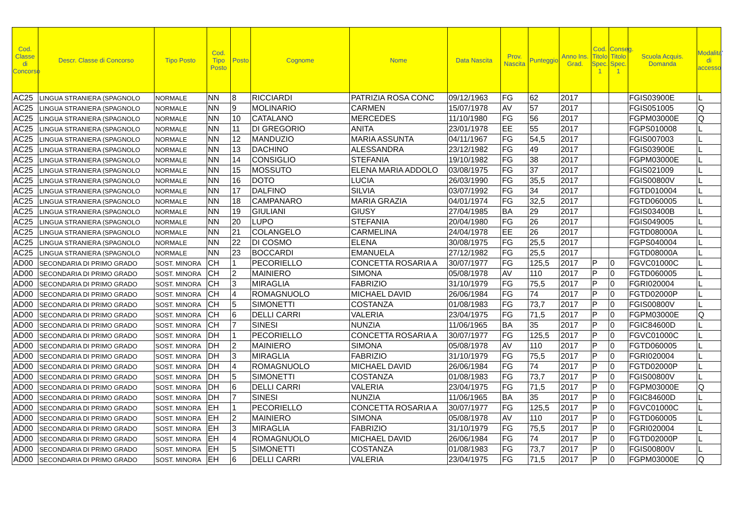| Cod. Classe di Concorso | Descr. Classe di Concorso | Tipo Posto | Cod. Tipo Posto | Posto | Cognome | Nome | Data Nascita | Prov. Nascita | Punteggio | Anno Ins. Grad. | Cod. Titolo Spec. 1 | Conseg. Titolo Spec. 1 | Scuola Acquis. Domanda | Modalita' di accesso |
| --- | --- | --- | --- | --- | --- | --- | --- | --- | --- | --- | --- | --- | --- | --- |
| AC25 | LINGUA STRANIERA (SPAGNOLO | NORMALE | NN | 8 | RICCIARDI | PATRIZIA ROSA CONC | 09/12/1963 | FG | 62 | 2017 | | | FGIS03900E | L |
| AC25 | LINGUA STRANIERA (SPAGNOLO | NORMALE | NN | 9 | MOLINARIO | CARMEN | 15/07/1978 | AV | 57 | 2017 | | | FGIS051005 | Q |
| AC25 | LINGUA STRANIERA (SPAGNOLO | NORMALE | NN | 10 | CATALANO | MERCEDES | 11/10/1980 | FG | 56 | 2017 | | | FGPM03000E | Q |
| AC25 | LINGUA STRANIERA (SPAGNOLO | NORMALE | NN | 11 | DI GREGORIO | ANITA | 23/01/1978 | EE | 55 | 2017 | | | FGPS010008 | L |
| AC25 | LINGUA STRANIERA (SPAGNOLO | NORMALE | NN | 12 | MANDUZIO | MARIA ASSUNTA | 04/11/1967 | FG | 54,5 | 2017 | | | FGIS007003 | L |
| AC25 | LINGUA STRANIERA (SPAGNOLO | NORMALE | NN | 13 | DACHINO | ALESSANDRA | 23/12/1982 | FG | 49 | 2017 | | | FGIS03900E | L |
| AC25 | LINGUA STRANIERA (SPAGNOLO | NORMALE | NN | 14 | CONSIGLIO | STEFANIA | 19/10/1982 | FG | 38 | 2017 | | | FGPM03000E | L |
| AC25 | LINGUA STRANIERA (SPAGNOLO | NORMALE | NN | 15 | MOSSUTO | ELENA MARIA ADDOLO | 03/08/1975 | FG | 37 | 2017 | | | FGIS021009 | L |
| AC25 | LINGUA STRANIERA (SPAGNOLO | NORMALE | NN | 16 | DOTO | LUCIA | 26/03/1990 | FG | 35,5 | 2017 | | | FGIS00800V | L |
| AC25 | LINGUA STRANIERA (SPAGNOLO | NORMALE | NN | 17 | DALFINO | SILVIA | 03/07/1992 | FG | 34 | 2017 | | | FGTD010004 | L |
| AC25 | LINGUA STRANIERA (SPAGNOLO | NORMALE | NN | 18 | CAMPANARO | MARIA GRAZIA | 04/01/1974 | FG | 32,5 | 2017 | | | FGTD060005 | L |
| AC25 | LINGUA STRANIERA (SPAGNOLO | NORMALE | NN | 19 | GIULIANI | GIUSY | 27/04/1985 | BA | 29 | 2017 | | | FGIS03400B | L |
| AC25 | LINGUA STRANIERA (SPAGNOLO | NORMALE | NN | 20 | LUPO | STEFANIA | 20/04/1980 | FG | 26 | 2017 | | | FGIS049005 | L |
| AC25 | LINGUA STRANIERA (SPAGNOLO | NORMALE | NN | 21 | COLANGELO | CARMELINA | 24/04/1978 | EE | 26 | 2017 | | | FGTD08000A | L |
| AC25 | LINGUA STRANIERA (SPAGNOLO | NORMALE | NN | 22 | DI COSMO | ELENA | 30/08/1975 | FG | 25,5 | 2017 | | | FGPS040004 | L |
| AC25 | LINGUA STRANIERA (SPAGNOLO | NORMALE | NN | 23 | BOCCARDI | EMANUELA | 27/12/1982 | FG | 25,5 | 2017 | | | FGTD08000A | L |
| AD00 | SECONDARIA DI PRIMO GRADO | SOST. MINORA | CH | 1 | PECORIELLO | CONCETTA ROSARIA A | 30/07/1977 | FG | 125,5 | 2017 | P | 0 | FGVC01000C | L |
| AD00 | SECONDARIA DI PRIMO GRADO | SOST. MINORA | CH | 2 | MAINIERO | SIMONA | 05/08/1978 | AV | 110 | 2017 | P | 0 | FGTD060005 | L |
| AD00 | SECONDARIA DI PRIMO GRADO | SOST. MINORA | CH | 3 | MIRAGLIA | FABRIZIO | 31/10/1979 | FG | 75,5 | 2017 | P | 0 | FGRI020004 | L |
| AD00 | SECONDARIA DI PRIMO GRADO | SOST. MINORA | CH | 4 | ROMAGNUOLO | MICHAEL DAVID | 26/06/1984 | FG | 74 | 2017 | P | 0 | FGTD02000P | L |
| AD00 | SECONDARIA DI PRIMO GRADO | SOST. MINORA | CH | 5 | SIMONETTI | COSTANZA | 01/08/1983 | FG | 73,7 | 2017 | P | 0 | FGIS00800V | L |
| AD00 | SECONDARIA DI PRIMO GRADO | SOST. MINORA | CH | 6 | DELLI CARRI | VALERIA | 23/04/1975 | FG | 71,5 | 2017 | P | 0 | FGPM03000E | Q |
| AD00 | SECONDARIA DI PRIMO GRADO | SOST. MINORA | CH | 7 | SINESI | NUNZIA | 11/06/1965 | BA | 35 | 2017 | P | 0 | FGIC84600D | L |
| AD00 | SECONDARIA DI PRIMO GRADO | SOST. MINORA | DH | 1 | PECORIELLO | CONCETTA ROSARIA A | 30/07/1977 | FG | 125,5 | 2017 | P | 0 | FGVC01000C | L |
| AD00 | SECONDARIA DI PRIMO GRADO | SOST. MINORA | DH | 2 | MAINIERO | SIMONA | 05/08/1978 | AV | 110 | 2017 | P | 0 | FGTD060005 | L |
| AD00 | SECONDARIA DI PRIMO GRADO | SOST. MINORA | DH | 3 | MIRAGLIA | FABRIZIO | 31/10/1979 | FG | 75,5 | 2017 | P | 0 | FGRI020004 | L |
| AD00 | SECONDARIA DI PRIMO GRADO | SOST. MINORA | DH | 4 | ROMAGNUOLO | MICHAEL DAVID | 26/06/1984 | FG | 74 | 2017 | P | 0 | FGTD02000P | L |
| AD00 | SECONDARIA DI PRIMO GRADO | SOST. MINORA | DH | 5 | SIMONETTI | COSTANZA | 01/08/1983 | FG | 73,7 | 2017 | P | 0 | FGIS00800V | L |
| AD00 | SECONDARIA DI PRIMO GRADO | SOST. MINORA | DH | 6 | DELLI CARRI | VALERIA | 23/04/1975 | FG | 71,5 | 2017 | P | 0 | FGPM03000E | Q |
| AD00 | SECONDARIA DI PRIMO GRADO | SOST. MINORA | DH | 7 | SINESI | NUNZIA | 11/06/1965 | BA | 35 | 2017 | P | 0 | FGIC84600D | L |
| AD00 | SECONDARIA DI PRIMO GRADO | SOST. MINORA | EH | 1 | PECORIELLO | CONCETTA ROSARIA A | 30/07/1977 | FG | 125,5 | 2017 | P | 0 | FGVC01000C | L |
| AD00 | SECONDARIA DI PRIMO GRADO | SOST. MINORA | EH | 2 | MAINIERO | SIMONA | 05/08/1978 | AV | 110 | 2017 | P | 0 | FGTD060005 | L |
| AD00 | SECONDARIA DI PRIMO GRADO | SOST. MINORA | EH | 3 | MIRAGLIA | FABRIZIO | 31/10/1979 | FG | 75,5 | 2017 | P | 0 | FGRI020004 | L |
| AD00 | SECONDARIA DI PRIMO GRADO | SOST. MINORA | EH | 4 | ROMAGNUOLO | MICHAEL DAVID | 26/06/1984 | FG | 74 | 2017 | P | 0 | FGTD02000P | L |
| AD00 | SECONDARIA DI PRIMO GRADO | SOST. MINORA | EH | 5 | SIMONETTI | COSTANZA | 01/08/1983 | FG | 73,7 | 2017 | P | 0 | FGIS00800V | L |
| AD00 | SECONDARIA DI PRIMO GRADO | SOST. MINORA | EH | 6 | DELLI CARRI | VALERIA | 23/04/1975 | FG | 71,5 | 2017 | P | 0 | FGPM03000E | Q |